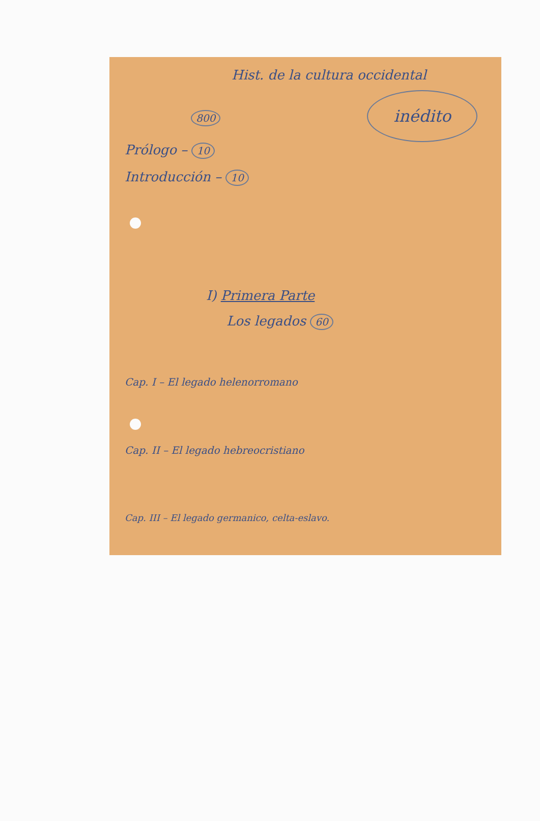Hist. de la cultura occidental
800 inédito
Prólogo – 10
Introducción – 10
I) Primera Parte
Los legados 60
Cap. I – El legado helenorromano
Cap. II – El legado hebreocristiano
Cap. III – El legado germanico, celta-eslavo.